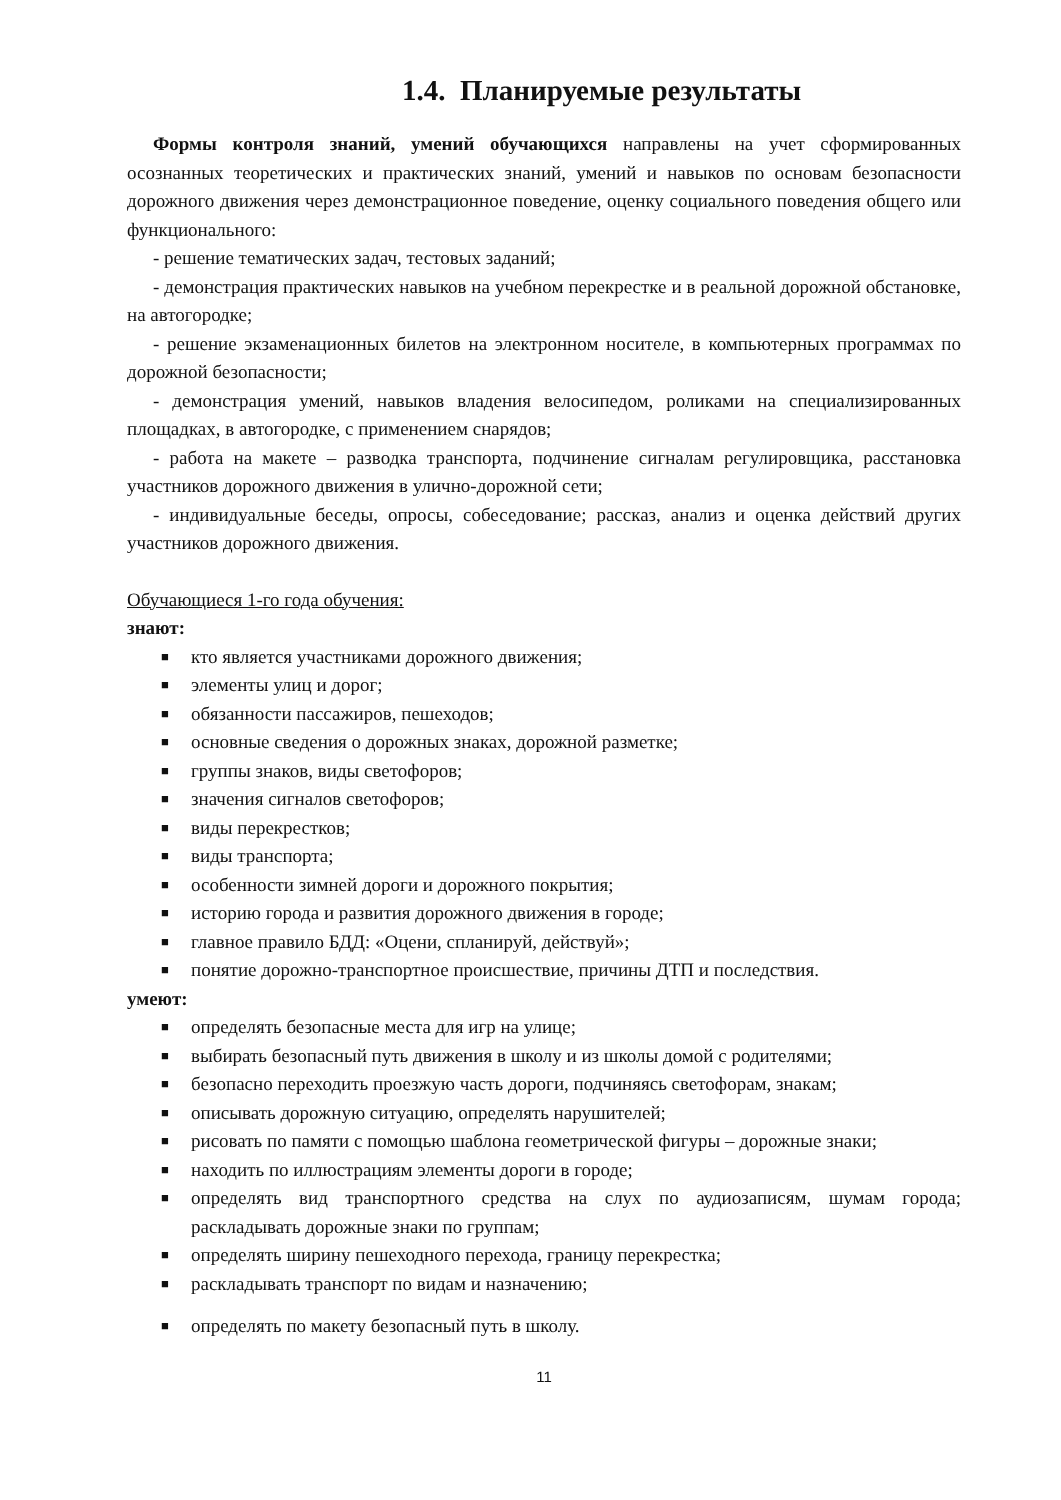1.4. Планируемые результаты
Формы контроля знаний, умений обучающихся направлены на учет сформированных осознанных теоретических и практических знаний, умений и навыков по основам безопасности дорожного движения через демонстрационное поведение, оценку социального поведения общего или функционального:
- решение тематических задач, тестовых заданий;
- демонстрация практических навыков на учебном перекрестке и в реальной дорожной обстановке, на автогородке;
- решение экзаменационных билетов на электронном носителе, в компьютерных программах по дорожной безопасности;
- демонстрация умений, навыков владения велосипедом, роликами на специализированных площадках, в автогородке, с применением снарядов;
- работа на макете – разводка транспорта, подчинение сигналам регулировщика, расстановка участников дорожного движения в улично-дорожной сети;
- индивидуальные беседы, опросы, собеседование; рассказ, анализ и оценка действий других участников дорожного движения.
Обучающиеся 1-го года обучения:
знают:
■ кто является участниками дорожного движения;
■ элементы улиц и дорог;
■ обязанности пассажиров, пешеходов;
■ основные сведения о дорожных знаках, дорожной разметке;
■ группы знаков, виды светофоров;
■ значения сигналов светофоров;
■ виды перекрестков;
■ виды транспорта;
■ особенности зимней дороги и дорожного покрытия;
■ историю города и развития дорожного движения в городе;
■ главное правило БДД: «Оцени, спланируй, действуй»;
■ понятие дорожно-транспортное происшествие, причины ДТП и последствия.
умеют:
■ определять безопасные места для игр на улице;
■ выбирать безопасный путь движения в школу и из школы домой с родителями;
■ безопасно переходить проезжую часть дороги, подчиняясь светофорам, знакам;
■ описывать дорожную ситуацию, определять нарушителей;
■ рисовать по памяти с помощью шаблона геометрической фигуры – дорожные знаки;
■ находить по иллюстрациям элементы дороги в городе;
■ определять вид транспортного средства на слух по аудиозаписям, шумам города; раскладывать дорожные знаки по группам;
■ определять ширину пешеходного перехода, границу перекрестка;
■ раскладывать транспорт по видам и назначению;
■ определять по макету безопасный путь в школу.
11